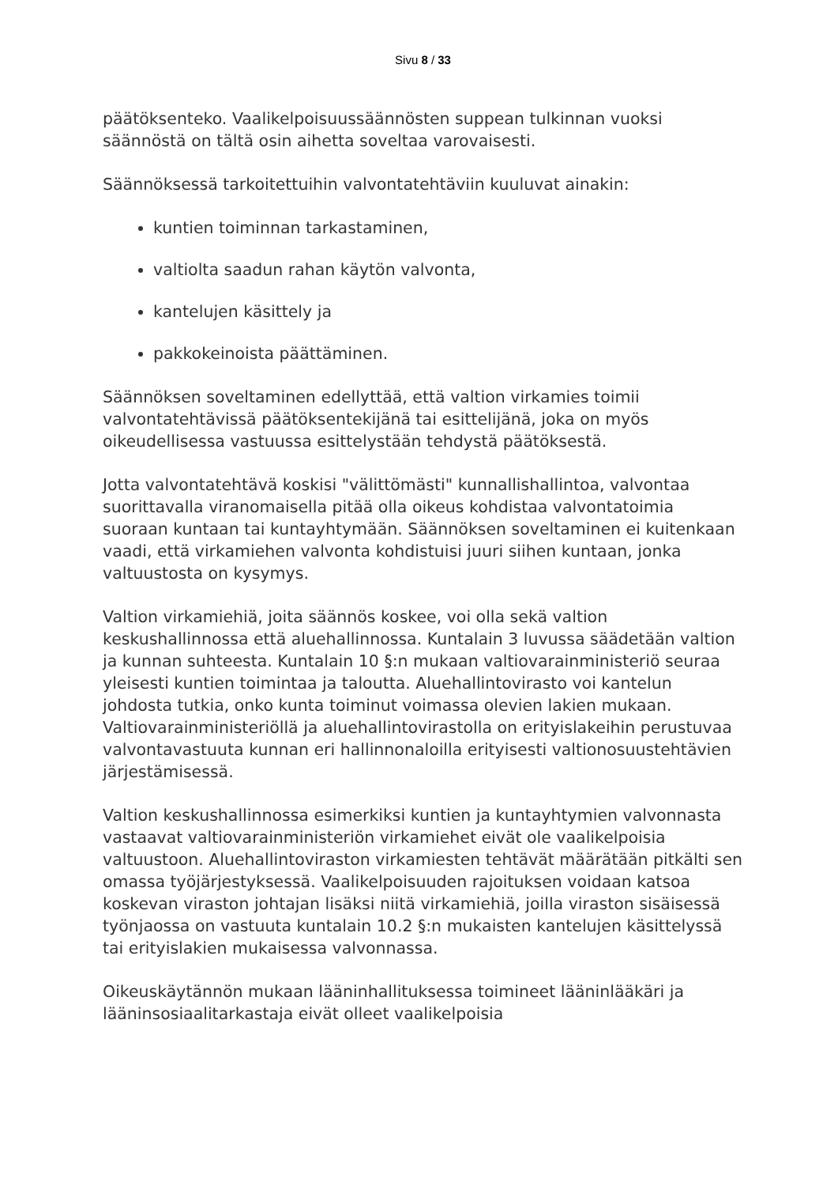Sivu 8 / 33
päätöksenteko. Vaalikelpoisuussäännösten suppean tulkinnan vuoksi säännöstä on tältä osin aihetta soveltaa varovaisesti.
Säännöksessä tarkoitettuihin valvontatehtäviin kuuluvat ainakin:
kuntien toiminnan tarkastaminen,
valtiolta saadun rahan käytön valvonta,
kantelujen käsittely ja
pakkokeinoista päättäminen.
Säännöksen soveltaminen edellyttää, että valtion virkamies toimii valvontatehtävissä päätöksentekijänä tai esittelijänä, joka on myös oikeudellisessa vastuussa esittelystään tehdystä päätöksestä.
Jotta valvontatehtävä koskisi "välittömästi" kunnallishallintoa, valvontaa suorittavalla viranomaisella pitää olla oikeus kohdistaa valvontatoimia suoraan kuntaan tai kuntayhtymään. Säännöksen soveltaminen ei kuitenkaan vaadi, että virkamiehen valvonta kohdistuisi juuri siihen kuntaan, jonka valtuustosta on kysymys.
Valtion virkamiehiä, joita säännös koskee, voi olla sekä valtion keskushallinnossa että aluehallinnossa. Kuntalain 3 luvussa säädetään valtion ja kunnan suhteesta. Kuntalain 10 §:n mukaan valtiovarainministeriö seuraa yleisesti kuntien toimintaa ja taloutta. Aluehallintovirasto voi kantelun johdosta tutkia, onko kunta toiminut voimassa olevien lakien mukaan. Valtiovarainministeriöllä ja aluehallintovirastolla on erityislakeihin perustuvaa valvontavastuuta kunnan eri hallinnonaloilla erityisesti valtionosuustehtävien järjestämisessä.
Valtion keskushallinnossa esimerkiksi kuntien ja kuntayhtymien valvonnasta vastaavat valtiovarainministeriön virkamiehet eivät ole vaalikelpoisia valtuustoon. Aluehallintoviraston virkamiesten tehtävät määrätään pitkälti sen omassa työjärjestyksessä. Vaalikelpoisuuden rajoituksen voidaan katsoa koskevan viraston johtajan lisäksi niitä virkamiehiä, joilla viraston sisäisessä työnjaossa on vastuuta kuntalain 10.2 §:n mukaisten kantelujen käsittelyssä tai erityislakien mukaisessa valvonnassa.
Oikeuskäytännön mukaan lääninhallituksessa toimineet lääninlääkäri ja lääninsosiaalitarkastaja eivät olleet vaalikelpoisia